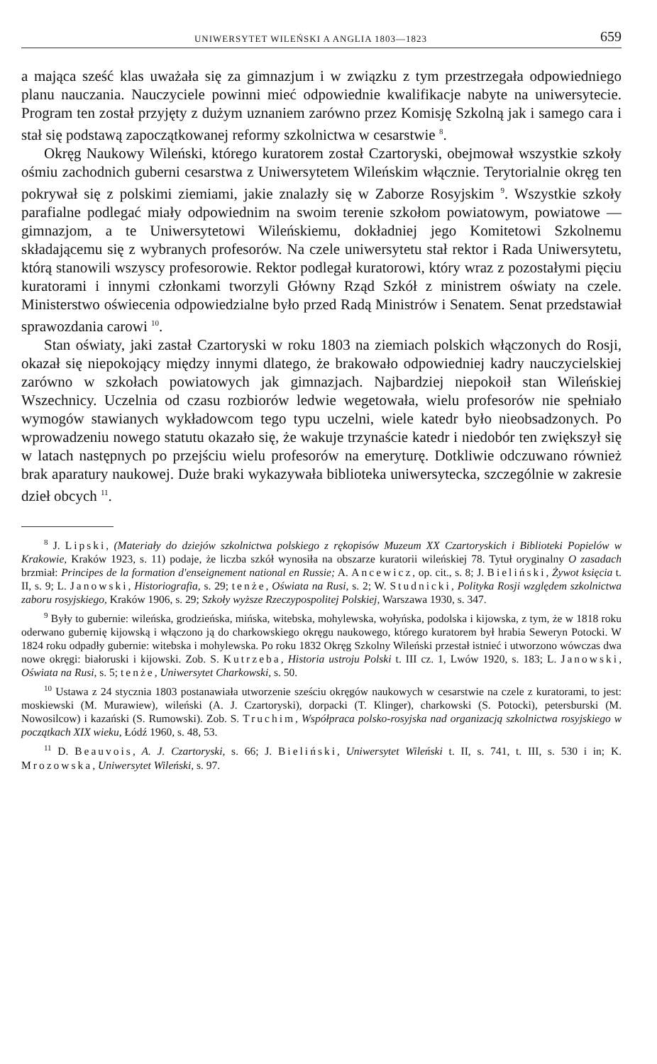UNIWERSYTET WILEŃSKI A ANGLIA 1803—1823 659
a mająca sześć klas uważała się za gimnazjum i w związku z tym przestrzegała odpowiedniego planu nauczania. Nauczyciele powinni mieć odpowiednie kwalifikacje nabyte na uniwersytecie. Program ten został przyjęty z dużym uznaniem zarówno przez Komisję Szkolną jak i samego cara i stał się podstawą zapoczątkowanej reformy szkolnictwa w cesarstwie <sup>8</sup>.
Okręg Naukowy Wileński, którego kuratorem został Czartoryski, obejmował wszystkie szkoły ośmiu zachodnich guberni cesarstwa z Uniwersytetem Wileńskim włącznie. Terytorialnie okręg ten pokrywał się z polskimi ziemiami, jakie znalazły się w Zaborze Rosyjskim <sup>9</sup>. Wszystkie szkoły parafialne podlegać miały odpowiednim na swoim terenie szkołom powiatowym, powiatowe — gimnazjom, a te Uniwersytetowi Wileńskiemu, dokładniej jego Komitetowi Szkolnemu składającemu się z wybranych profesorów. Na czele uniwersytetu stał rektor i Rada Uniwersytetu, którą stanowili wszyscy profesorowie. Rektor podlegał kuratorowi, który wraz z pozostałymi pięciu kuratorami i innymi członkami tworzyli Główny Rząd Szkół z ministrem oświaty na czele. Ministerstwo oświecenia odpowiedzialne było przed Radą Ministrów i Senatem. Senat przedstawiał sprawozdania carowi <sup>10</sup>.
Stan oświaty, jaki zastał Czartoryski w roku 1803 na ziemiach polskich włączonych do Rosji, okazał się niepokojący między innymi dlatego, że brakowało odpowiedniej kadry nauczycielskiej zarówno w szkołach powiatowych jak gimnazjach. Najbardziej niepokoił stan Wileńskiej Wszechnicy. Uczelnia od czasu rozbiorów ledwie wegetowała, wielu profesorów nie spełniało wymogów stawianych wykładowcom tego typu uczelni, wiele katedr było nieobsadzonych. Po wprowadzeniu nowego statutu okazało się, że wakuje trzynaście katedr i niedobór ten zwiększył się w latach następnych po przejściu wielu profesorów na emeryturę. Dotkliwie odczuwano również brak aparatury naukowej. Duże braki wykazywała biblioteka uniwersytecka, szczególnie w zakresie dzieł obcych <sup>11</sup>.
<sup>8</sup> J. Lipski, (Materiały do dziejów szkolnictwa polskiego z rękopisów Muzeum XX Czartoryskich i Biblioteki Popielów w Krakowie, Kraków 1923, s. 11) podaje, że liczba szkół wynosiła na obszarze kuratorii wileńskiej 78. Tytuł oryginalny O zasadach brzmiał: Principes de la formation d'enseignement national en Russie; A. Ancewicz, op. cit., s. 8; J. Bieliński, Żywot księcia t. II, s. 9; L. Janowski, Historiografia, s. 29; tenże, Oświata na Rusi, s. 2; W. Studnicki, Polityka Rosji względem szkolnictwa zaboru rosyjskiego, Kraków 1906, s. 29; Szkoły wyższe Rzeczypospolitej Polskiej, Warszawa 1930, s. 347.
<sup>9</sup> Były to gubernie: wileńska, grodzieńska, mińska, witebska, mohylewska, wołyńska, podolska i kijowska, z tym, że w 1818 roku oderwano gubernię kijowską i włączono ją do charkowskiego okręgu naukowego, którego kuratorem był hrabia Seweryn Potocki. W 1824 roku odpadły gubernie: witebska i mohylewska. Po roku 1832 Okręg Szkolny Wileński przestał istnieć i utworzono wówczas dwa nowe okręgi: białoruski i kijowski. Zob. S. Kutrzeba, Historia ustroju Polski t. III cz. 1, Lwów 1920, s. 183; L. Janowski, Oświata na Rusi, s. 5; tenże, Uniwersytet Charkowski, s. 50.
<sup>10</sup> Ustawa z 24 stycznia 1803 postanawiała utworzenie sześciu okręgów naukowych w cesarstwie na czele z kuratorami, to jest: moskiewski (M. Murawiew), wileński (A. J. Czartoryski), dorpacki (T. Klinger), charkowski (S. Potocki), petersburski (M. Nowosilcow) i kazański (S. Rumowski). Zob. S. Truchim, Współpraca polsko-rosyjska nad organizacją szkolnictwa rosyjskiego w początkach XIX wieku, Łódź 1960, s. 48, 53.
<sup>11</sup> D. Beauvois, A. J. Czartoryski, s. 66; J. Bieliński, Uniwersytet Wileński t. II, s. 741, t. III, s. 530 i in; K. Mrozowska, Uniwersytet Wileński, s. 97.